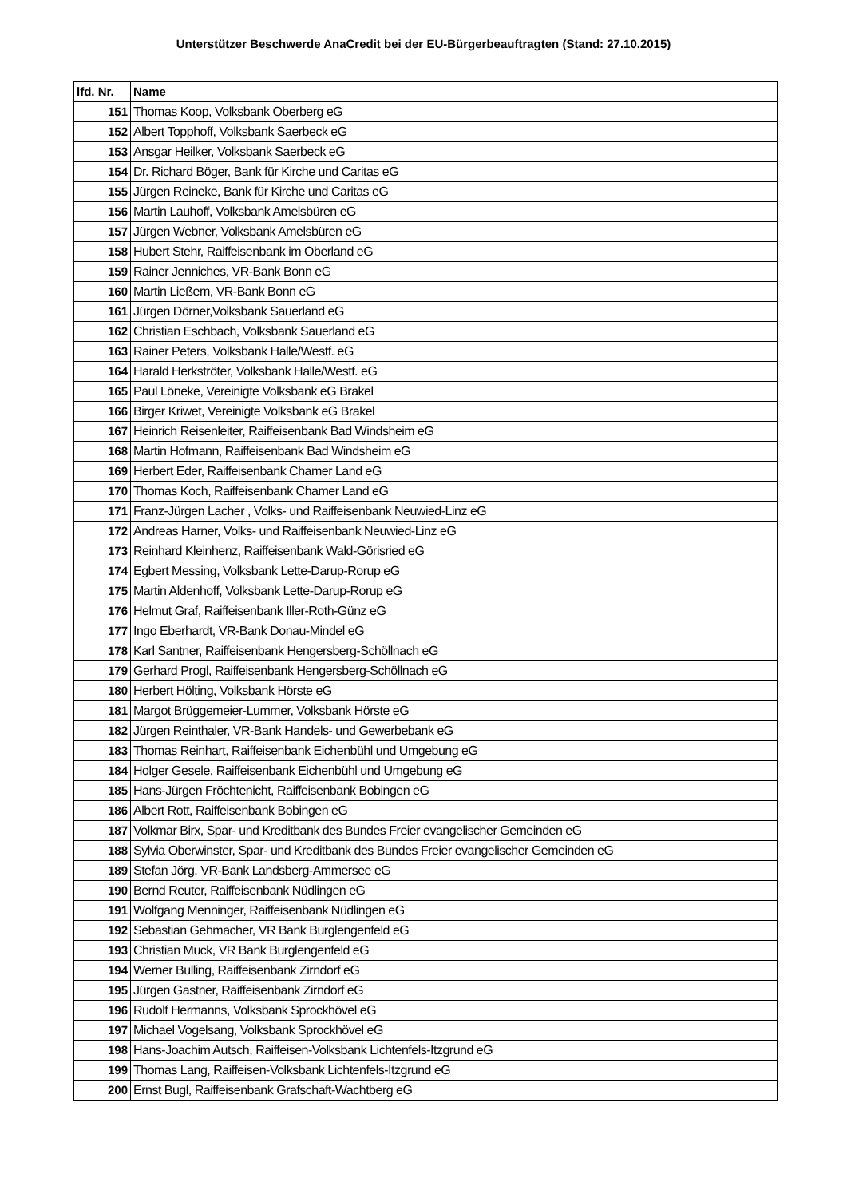Unterstützer Beschwerde AnaCredit bei der EU-Bürgerbeauftragten (Stand: 27.10.2015)
| lfd. Nr. | Name |
| --- | --- |
| 151 | Thomas Koop, Volksbank Oberberg eG |
| 152 | Albert Topphoff, Volksbank Saerbeck eG |
| 153 | Ansgar Heilker, Volksbank Saerbeck eG |
| 154 | Dr. Richard Böger, Bank für Kirche und Caritas eG |
| 155 | Jürgen Reineke, Bank für Kirche und Caritas eG |
| 156 | Martin Lauhoff, Volksbank Amelsbüren eG |
| 157 | Jürgen Webner, Volksbank Amelsbüren eG |
| 158 | Hubert Stehr, Raiffeisenbank im Oberland eG |
| 159 | Rainer Jenniches, VR-Bank Bonn eG |
| 160 | Martin Ließem, VR-Bank Bonn eG |
| 161 | Jürgen Dörner,Volksbank Sauerland eG |
| 162 | Christian Eschbach, Volksbank Sauerland eG |
| 163 | Rainer Peters, Volksbank Halle/Westf. eG |
| 164 | Harald Herkströter, Volksbank Halle/Westf. eG |
| 165 | Paul Löneke, Vereinigte Volksbank eG Brakel |
| 166 | Birger Kriwet, Vereinigte Volksbank eG Brakel |
| 167 | Heinrich Reisenleiter, Raiffeisenbank Bad Windsheim eG |
| 168 | Martin Hofmann, Raiffeisenbank Bad Windsheim eG |
| 169 | Herbert Eder, Raiffeisenbank Chamer Land eG |
| 170 | Thomas Koch, Raiffeisenbank Chamer Land eG |
| 171 | Franz-Jürgen Lacher , Volks- und Raiffeisenbank Neuwied-Linz eG |
| 172 | Andreas Harner, Volks- und Raiffeisenbank Neuwied-Linz eG |
| 173 | Reinhard Kleinhenz, Raiffeisenbank Wald-Görisried eG |
| 174 | Egbert Messing, Volksbank Lette-Darup-Rorup eG |
| 175 | Martin Aldenhoff, Volksbank Lette-Darup-Rorup eG |
| 176 | Helmut Graf, Raiffeisenbank Iller-Roth-Günz eG |
| 177 | Ingo Eberhardt, VR-Bank Donau-Mindel eG |
| 178 | Karl Santner, Raiffeisenbank Hengersberg-Schöllnach eG |
| 179 | Gerhard Progl, Raiffeisenbank Hengersberg-Schöllnach eG |
| 180 | Herbert Hölting, Volksbank Hörste eG |
| 181 | Margot Brüggemeier-Lummer, Volksbank Hörste eG |
| 182 | Jürgen Reinthaler, VR-Bank Handels- und Gewerbebank eG |
| 183 | Thomas Reinhart, Raiffeisenbank Eichenbühl und Umgebung eG |
| 184 | Holger Gesele, Raiffeisenbank Eichenbühl und Umgebung eG |
| 185 | Hans-Jürgen Fröchtenicht, Raiffeisenbank Bobingen eG |
| 186 | Albert Rott, Raiffeisenbank Bobingen eG |
| 187 | Volkmar Birx, Spar- und Kreditbank des Bundes Freier evangelischer Gemeinden eG |
| 188 | Sylvia Oberwinster, Spar- und Kreditbank des Bundes Freier evangelischer Gemeinden eG |
| 189 | Stefan Jörg, VR-Bank Landsberg-Ammersee eG |
| 190 | Bernd Reuter, Raiffeisenbank Nüdlingen eG |
| 191 | Wolfgang Menninger, Raiffeisenbank Nüdlingen eG |
| 192 | Sebastian Gehmacher, VR Bank Burglengenfeld eG |
| 193 | Christian Muck, VR Bank Burglengenfeld eG |
| 194 | Werner Bulling, Raiffeisenbank Zirndorf eG |
| 195 | Jürgen Gastner, Raiffeisenbank Zirndorf eG |
| 196 | Rudolf Hermanns, Volksbank Sprockhövel eG |
| 197 | Michael Vogelsang, Volksbank Sprockhövel eG |
| 198 | Hans-Joachim Autsch, Raiffeisen-Volksbank Lichtenfels-Itzgrund eG |
| 199 | Thomas Lang, Raiffeisen-Volksbank Lichtenfels-Itzgrund eG |
| 200 | Ernst Bugl, Raiffeisenbank Grafschaft-Wachtberg eG |